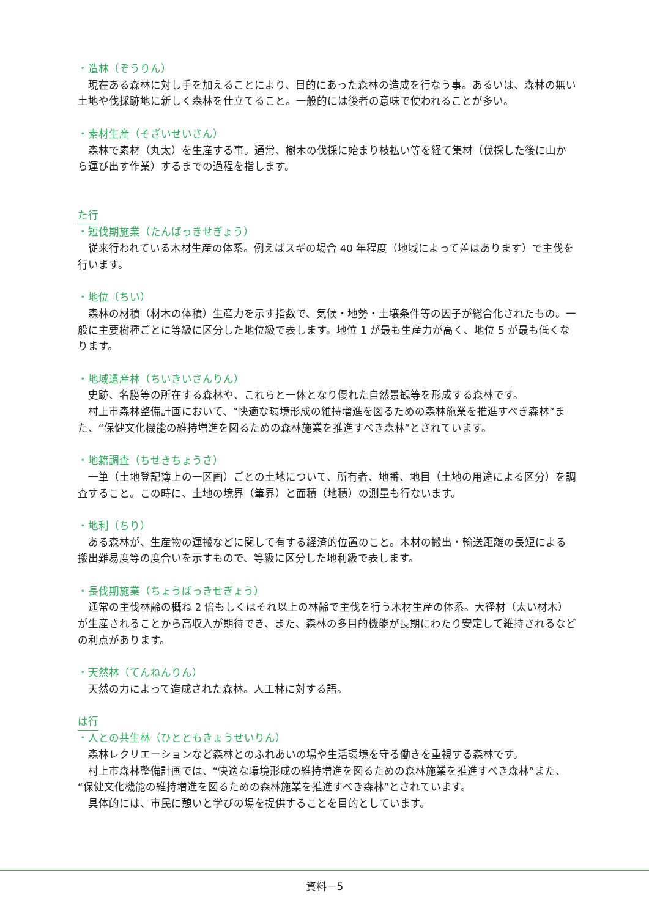・造林（ぞうりん）
現在ある森林に対し手を加えることにより、目的にあった森林の造成を行なう事。あるいは、森林の無い土地や伐採跡地に新しく森林を仕立てること。一般的には後者の意味で使われることが多い。
・素材生産（そざいせいさん）
森林で素材（丸太）を生産する事。通常、樹木の伐採に始まり枝払い等を経て集材（伐採した後に山から運び出す作業）するまでの過程を指します。
た行
・短伐期施業（たんばっきせぎょう）
従来行われている木材生産の体系。例えばスギの場合 40 年程度（地域によって差はあります）で主伐を行います。
・地位（ちい）
森林の材積（材木の体積）生産力を示す指数で、気候・地勢・土壌条件等の因子が総合化されたもの。一般に主要樹種ごとに等級に区分した地位級で表します。地位 1 が最も生産力が高く、地位 5 が最も低くなります。
・地域遺産林（ちいきいさんりん）
史跡、名勝等の所在する森林や、これらと一体となり優れた自然景観等を形成する森林です。
村上市森林整備計画において、“快適な環境形成の維持増進を図るための森林施業を推進すべき森林”また、“保健文化機能の維持増進を図るための森林施業を推進すべき森林”とされています。
・地籍調査（ちせきちょうさ）
一筆（土地登記簿上の一区画）ごとの土地について、所有者、地番、地目（土地の用途による区分）を調査すること。この時に、土地の境界（筆界）と面積（地積）の測量も行ないます。
・地利（ちり）
ある森林が、生産物の運搬などに関して有する経済的位置のこと。木材の搬出・輸送距離の長短による搬出難易度等の度合いを示すもので、等級に区分した地利級で表します。
・長伐期施業（ちょうばっきせぎょう）
通常の主伐林齢の概ね 2 倍もしくはそれ以上の林齢で主伐を行う木材生産の体系。大径材（太い材木）が生産されることから高収入が期待でき、また、森林の多目的機能が長期にわたり安定して維持されるなどの利点があります。
・天然林（てんねんりん）
天然の力によって造成された森林。人工林に対する語。
は行
・人との共生林（ひとともきょうせいりん）
森林レクリエーションなど森林とのふれあいの場や生活環境を守る働きを重視する森林です。
村上市森林整備計画では、“快適な環境形成の維持増進を図るための森林施業を推進すべき森林”また、“保健文化機能の維持増進を図るための森林施業を推進すべき森林”とされています。
具体的には、市民に憩いと学びの場を提供することを目的としています。
資料－5